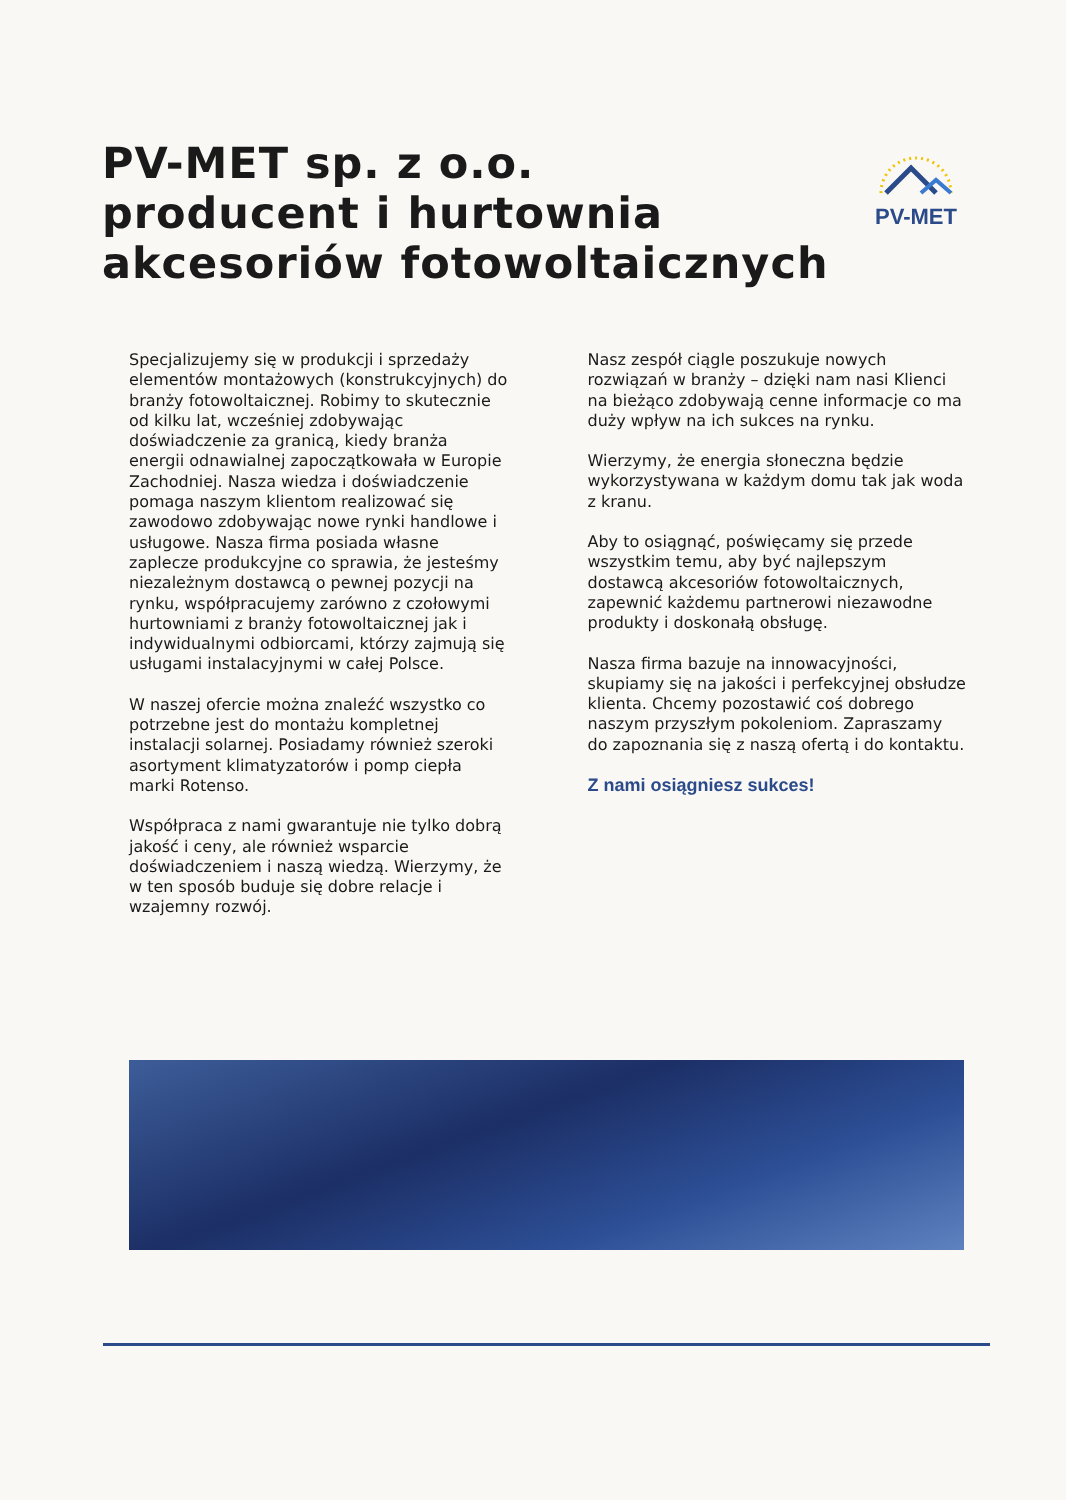PV-MET sp. z o.o.
producent i hurtownia
akcesoriów fotowoltaicznych
PV-MET
Specjalizujemy się w produkcji i sprzedaży elementów montażowych (konstrukcyjnych) do branży fotowoltaicznej. Robimy to skutecznie od kilku lat, wcześniej zdobywając doświadczenie za granicą, kiedy branża energii odnawialnej zapoczątkowała w Europie Zachodniej. Nasza wiedza i doświadczenie pomaga naszym klientom realizować się zawodowo zdobywając nowe rynki handlowe i usługowe. Nasza firma posiada własne zaplecze produkcyjne co sprawia, że jesteśmy niezależnym dostawcą o pewnej pozycji na rynku, współpracujemy zarówno z czołowymi hurtowniami z branży fotowoltaicznej jak i indywidualnymi odbiorcami, którzy zajmują się usługami instalacyjnymi w całej Polsce.
W naszej ofercie można znaleźć wszystko co potrzebne jest do montażu kompletnej instalacji solarnej. Posiadamy również szeroki asortyment klimatyzatorów i pomp ciepła marki Rotenso.
Współpraca z nami gwarantuje nie tylko dobrą jakość i ceny, ale również wsparcie doświadczeniem i naszą wiedzą. Wierzymy, że w ten sposób buduje się dobre relacje i wzajemny rozwój.
Nasz zespół ciągle poszukuje nowych rozwiązań w branży – dzięki nam nasi Klienci na bieżąco zdobywają cenne informacje co ma duży wpływ na ich sukces na rynku.
Wierzymy, że energia słoneczna będzie wykorzystywana w każdym domu tak jak woda z kranu.
Aby to osiągnąć, poświęcamy się przede wszystkim temu, aby być najlepszym dostawcą akcesoriów fotowoltaicznych, zapewnić każdemu partnerowi niezawodne produkty i doskonałą obsługę.
Nasza firma bazuje na innowacyjności, skupiamy się na jakości i perfekcyjnej obsłudze klienta. Chcemy pozostawić coś dobrego naszym przyszłym pokoleniom. Zapraszamy do zapoznania się z naszą ofertą i do kontaktu.
Z nami osiągniesz sukces!